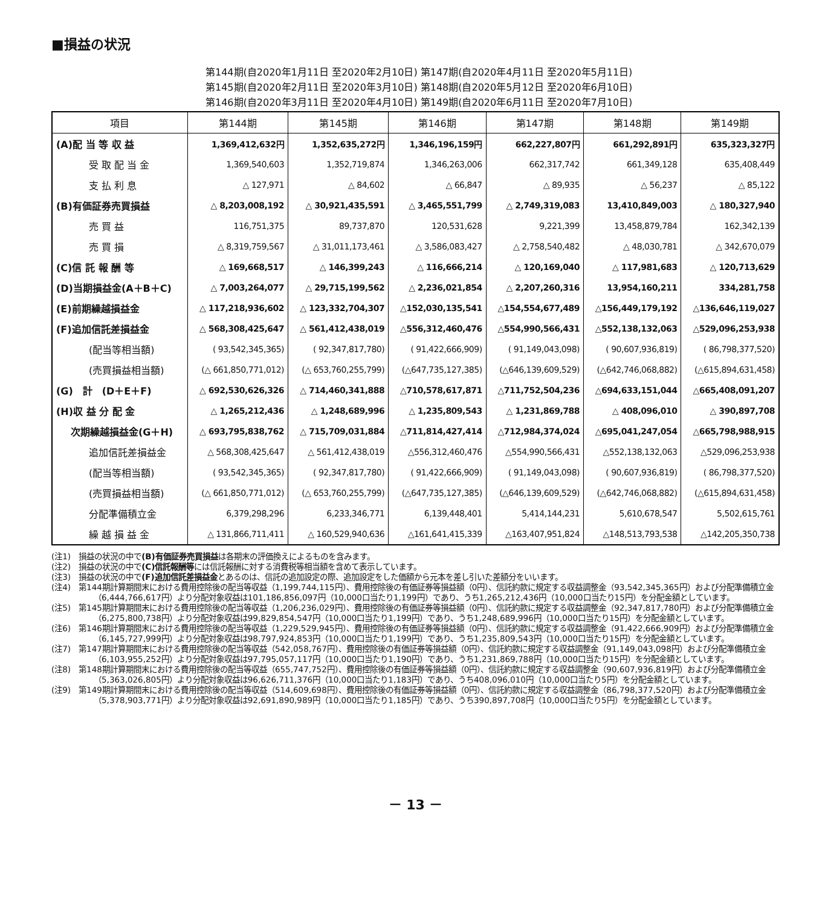■損益の状況
第144期(自2020年1月11日 至2020年2月10日) 第147期(自2020年4月11日 至2020年5月11日)
第145期(自2020年2月11日 至2020年3月10日) 第148期(自2020年5月12日 至2020年6月10日)
第146期(自2020年3月11日 至2020年4月10日) 第149期(自2020年6月11日 至2020年7月10日)
| 項目 | 第144期 | 第145期 | 第146期 | 第147期 | 第148期 | 第149期 |
| --- | --- | --- | --- | --- | --- | --- |
| (A)配 当 等 収 益 | 1,369,412,632円 | 1,352,635,272円 | 1,346,196,159円 | 662,227,807円 | 661,292,891円 | 635,323,327円 |
| 受 取 配 当 金 | 1,369,540,603 | 1,352,719,874 | 1,346,263,006 | 662,317,742 | 661,349,128 | 635,408,449 |
| 支 払 利 息 | △ 127,971 | △ 84,602 | △ 66,847 | △ 89,935 | △ 56,237 | △ 85,122 |
| (B)有価証券売買損益 | △ 8,203,008,192 | △ 30,921,435,591 | △ 3,465,551,799 | △ 2,749,319,083 | 13,410,849,003 | △ 180,327,940 |
| 売 買 益 | 116,751,375 | 89,737,870 | 120,531,628 | 9,221,399 | 13,458,879,784 | 162,342,139 |
| 売 買 損 | △ 8,319,759,567 | △ 31,011,173,461 | △ 3,586,083,427 | △ 2,758,540,482 | △ 48,030,781 | △ 342,670,079 |
| (C)信 託 報 酬 等 | △ 169,668,517 | △ 146,399,243 | △ 116,666,214 | △ 120,169,040 | △ 117,981,683 | △ 120,713,629 |
| (D)当期損益金(A＋B＋C) | △ 7,003,264,077 | △ 29,715,199,562 | △ 2,236,021,854 | △ 2,207,260,316 | 13,954,160,211 | 334,281,758 |
| (E)前期繰越損益金 | △ 117,218,936,602 | △ 123,332,704,307 | △152,030,135,541 | △154,554,677,489 | △156,449,179,192 | △136,646,119,027 |
| (F)追加信託差損益金 | △ 568,308,425,647 | △ 561,412,438,019 | △556,312,460,476 | △554,990,566,431 | △552,138,132,063 | △529,096,253,938 |
| (配当等相当額) | ( 93,542,345,365) | ( 92,347,817,780) | ( 91,422,666,909) | ( 91,149,043,098) | ( 90,607,936,819) | ( 86,798,377,520) |
| (売買損益相当額) | (△ 661,850,771,012) | (△ 653,760,255,799) | (△647,735,127,385) | (△646,139,609,529) | (△642,746,068,882) | (△615,894,631,458) |
| (G) 計 (D＋E＋F) | △ 692,530,626,326 | △ 714,460,341,888 | △710,578,617,871 | △711,752,504,236 | △694,633,151,044 | △665,408,091,207 |
| (H)収 益 分 配 金 | △ 1,265,212,436 | △ 1,248,689,996 | △ 1,235,809,543 | △ 1,231,869,788 | △ 408,096,010 | △ 390,897,708 |
| 次期繰越損益金(G＋H) | △ 693,795,838,762 | △ 715,709,031,884 | △711,814,427,414 | △712,984,374,024 | △695,041,247,054 | △665,798,988,915 |
| 追加信託差損益金 | △ 568,308,425,647 | △ 561,412,438,019 | △556,312,460,476 | △554,990,566,431 | △552,138,132,063 | △529,096,253,938 |
| (配当等相当額) | ( 93,542,345,365) | ( 92,347,817,780) | ( 91,422,666,909) | ( 91,149,043,098) | ( 90,607,936,819) | ( 86,798,377,520) |
| (売買損益相当額) | (△ 661,850,771,012) | (△ 653,760,255,799) | (△647,735,127,385) | (△646,139,609,529) | (△642,746,068,882) | (△615,894,631,458) |
| 分配準備積立金 | 6,379,298,296 | 6,233,346,771 | 6,139,448,401 | 5,414,144,231 | 5,610,678,547 | 5,502,615,761 |
| 繰 越 損 益 金 | △ 131,866,711,411 | △ 160,529,940,636 | △161,641,415,339 | △163,407,951,824 | △148,513,793,538 | △142,205,350,738 |
(注1)　損益の状況の中で(B)有価証券売買損益は各期末の評価換えによるものを含みます。
(注2)　損益の状況の中で(C)信託報酬等には信託報酬に対する消費税等相当額を含めて表示しています。
(注3)　損益の状況の中で(F)追加信託差損益金とあるのは、信託の追加設定の際、追加設定をした価額から元本を差し引いた差額分をいいます。
(注4)　第144期計算期間末における費用控除後の配当等収益（1,199,744,115円）、費用控除後の有価証券等損益額（0円）、信託約款に規定する収益調整金（93,542,345,365円）および分配準備積立金（6,444,766,617円）より分配対象収益は101,186,856,097円（10,000口当たり1,199円）であり、うち1,265,212,436円（10,000口当たり15円）を分配金額としています。
(注5)　第145期計算期間末における費用控除後の配当等収益（1,206,236,029円）、費用控除後の有価証券等損益額（0円）、信託約款に規定する収益調整金（92,347,817,780円）および分配準備積立金（6,275,800,738円）より分配対象収益は99,829,854,547円（10,000口当たり1,199円）であり、うち1,248,689,996円（10,000口当たり15円）を分配金額としています。
(注6)　第146期計算期間末における費用控除後の配当等収益（1,229,529,945円）、費用控除後の有価証券等損益額（0円）、信託約款に規定する収益調整金（91,422,666,909円）および分配準備積立金（6,145,727,999円）より分配対象収益は98,797,924,853円（10,000口当たり1,199円）であり、うち1,235,809,543円（10,000口当たり15円）を分配金額としています。
(注7)　第147期計算期間末における費用控除後の配当等収益（542,058,767円）、費用控除後の有価証券等損益額（0円）、信託約款に規定する収益調整金（91,149,043,098円）および分配準備積立金（6,103,955,252円）より分配対象収益は97,795,057,117円（10,000口当たり1,190円）であり、うち1,231,869,788円（10,000口当たり15円）を分配金額としています。
(注8)　第148期計算期間末における費用控除後の配当等収益（655,747,752円）、費用控除後の有価証券等損益額（0円）、信託約款に規定する収益調整金（90,607,936,819円）および分配準備積立金（5,363,026,805円）より分配対象収益は96,626,711,376円（10,000口当たり1,183円）であり、うち408,096,010円（10,000口当たり5円）を分配金額としています。
(注9)　第149期計算期間末における費用控除後の配当等収益（514,609,698円）、費用控除後の有価証券等損益額（0円）、信託約款に規定する収益調整金（86,798,377,520円）および分配準備積立金（5,378,903,771円）より分配対象収益は92,691,890,989円（10,000口当たり1,185円）であり、うち390,897,708円（10,000口当たり5円）を分配金額としています。
－ 13 －